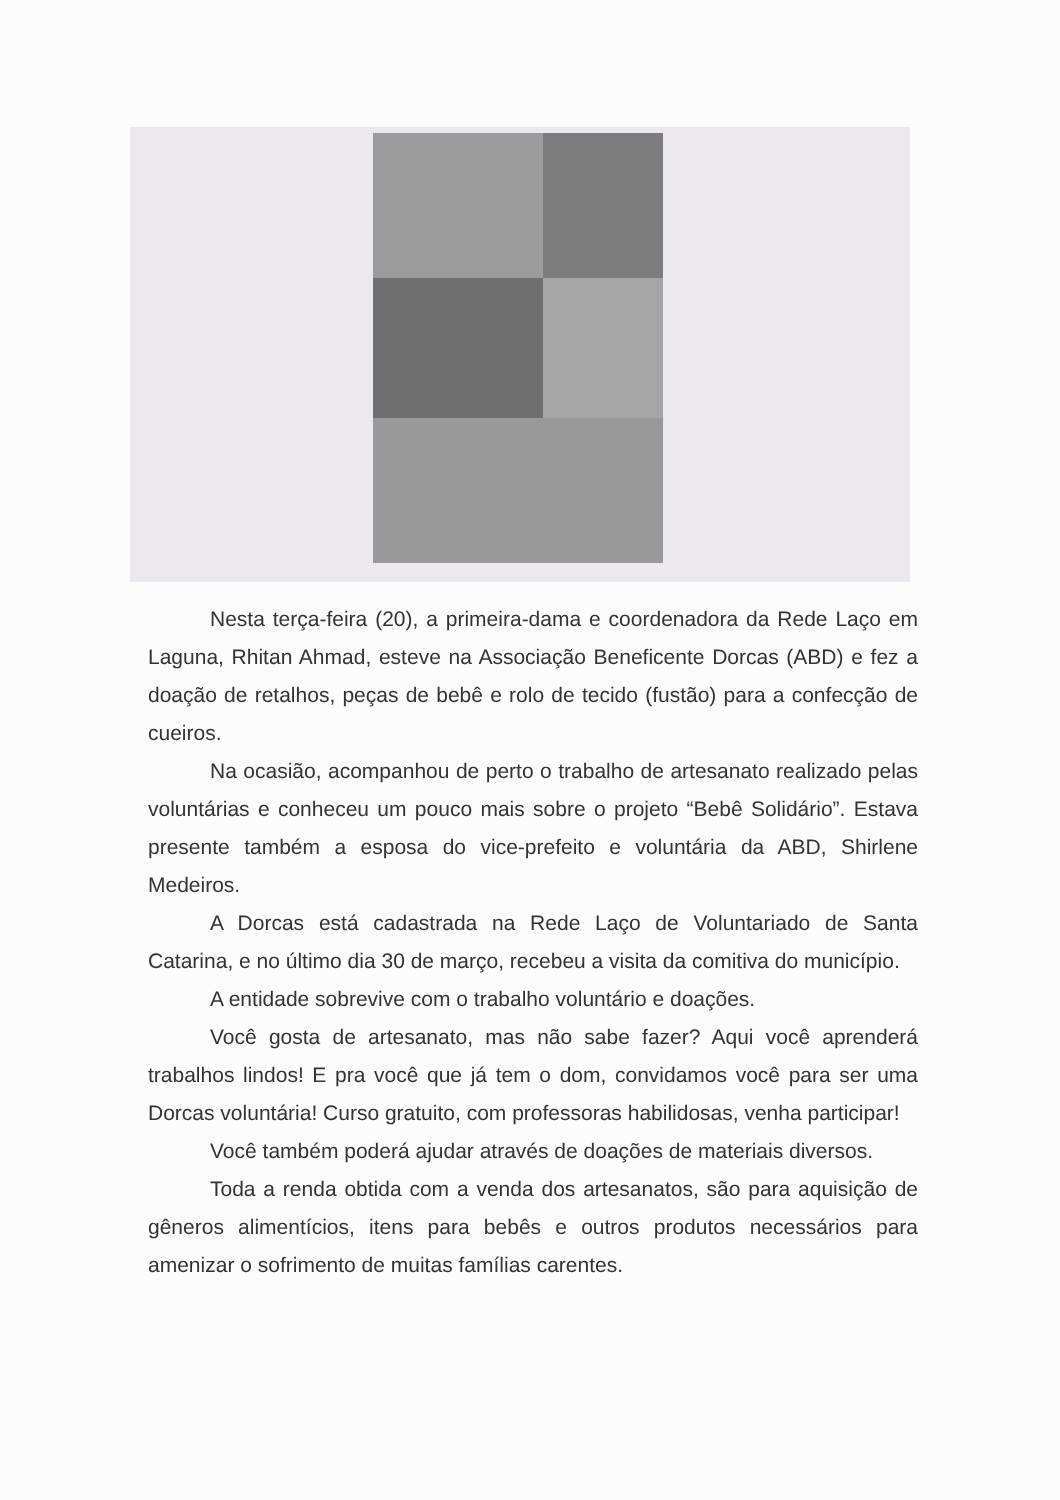Nesta terça-feira (20), a primeira-dama e coordenadora da Rede Laço em Laguna, Rhitan Ahmad, esteve na Associação Beneficente Dorcas (ABD) e fez a doação de retalhos, peças de bebê e rolo de tecido (fustão) para a confecção de cueiros.
Na ocasião, acompanhou de perto o trabalho de artesanato realizado pelas voluntárias e conheceu um pouco mais sobre o projeto “Bebê Solidário”. Estava presente também a esposa do vice-prefeito e voluntária da ABD, Shirlene Medeiros.
A Dorcas está cadastrada na Rede Laço de Voluntariado de Santa Catarina, e no último dia 30 de março, recebeu a visita da comitiva do município.
A entidade sobrevive com o trabalho voluntário e doações.
Você gosta de artesanato, mas não sabe fazer? Aqui você aprenderá trabalhos lindos! E pra você que já tem o dom, convidamos você para ser uma Dorcas voluntária! Curso gratuito, com professoras habilidosas, venha participar!
Você também poderá ajudar através de doações de materiais diversos.
Toda a renda obtida com a venda dos artesanatos, são para aquisição de gêneros alimentícios, itens para bebês e outros produtos necessários para amenizar o sofrimento de muitas famílias carentes.